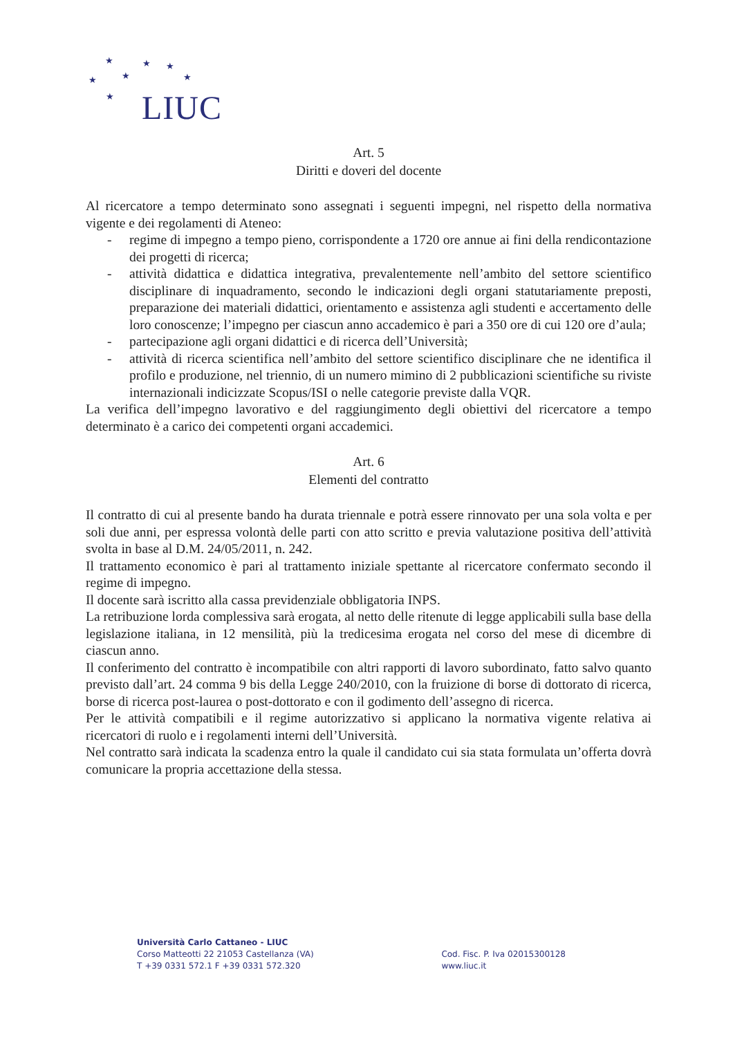★ ★ ★
★ ★ ★
★ LIUC
Art. 5
Diritti e doveri del docente
Al ricercatore a tempo determinato sono assegnati i seguenti impegni, nel rispetto della normativa vigente e dei regolamenti di Ateneo:
- regime di impegno a tempo pieno, corrispondente a 1720 ore annue ai fini della rendicontazione dei progetti di ricerca;
- attività didattica e didattica integrativa, prevalentemente nell’ambito del settore scientifico disciplinare di inquadramento, secondo le indicazioni degli organi statutariamente preposti, preparazione dei materiali didattici, orientamento e assistenza agli studenti e accertamento delle loro conoscenze; l’impegno per ciascun anno accademico è pari a 350 ore di cui 120 ore d’aula;
- partecipazione agli organi didattici e di ricerca dell’Università;
- attività di ricerca scientifica nell’ambito del settore scientifico disciplinare che ne identifica il profilo e produzione, nel triennio, di un numero mimino di 2 pubblicazioni scientifiche su riviste internazionali indicizzate Scopus/ISI o nelle categorie previste dalla VQR.
La verifica dell’impegno lavorativo e del raggiungimento degli obiettivi del ricercatore a tempo determinato è a carico dei competenti organi accademici.
Art. 6
Elementi del contratto
Il contratto di cui al presente bando ha durata triennale e potrà essere rinnovato per una sola volta e per soli due anni, per espressa volontà delle parti con atto scritto e previa valutazione positiva dell’attività svolta in base al D.M. 24/05/2011, n. 242.
Il trattamento economico è pari al trattamento iniziale spettante al ricercatore confermato secondo il regime di impegno.
Il docente sarà iscritto alla cassa previdenziale obbligatoria INPS.
La retribuzione lorda complessiva sarà erogata, al netto delle ritenute di legge applicabili sulla base della legislazione italiana, in 12 mensilità, più la tredicesima erogata nel corso del mese di dicembre di ciascun anno.
Il conferimento del contratto è incompatibile con altri rapporti di lavoro subordinato, fatto salvo quanto previsto dall’art. 24 comma 9 bis della Legge 240/2010, con la fruizione di borse di dottorato di ricerca, borse di ricerca post-laurea o post-dottorato e con il godimento dell’assegno di ricerca.
Per le attività compatibili e il regime autorizzativo si applicano la normativa vigente relativa ai ricercatori di ruolo e i regolamenti interni dell’Università.
Nel contratto sarà indicata la scadenza entro la quale il candidato cui sia stata formulata un’offerta dovrà comunicare la propria accettazione della stessa.
Università Carlo Cattaneo - LIUC
Corso Matteotti 22 21053 Castellanza (VA)
T +39 0331 572.1 F +39 0331 572.320
Cod. Fisc. P. Iva 02015300128
www.liuc.it